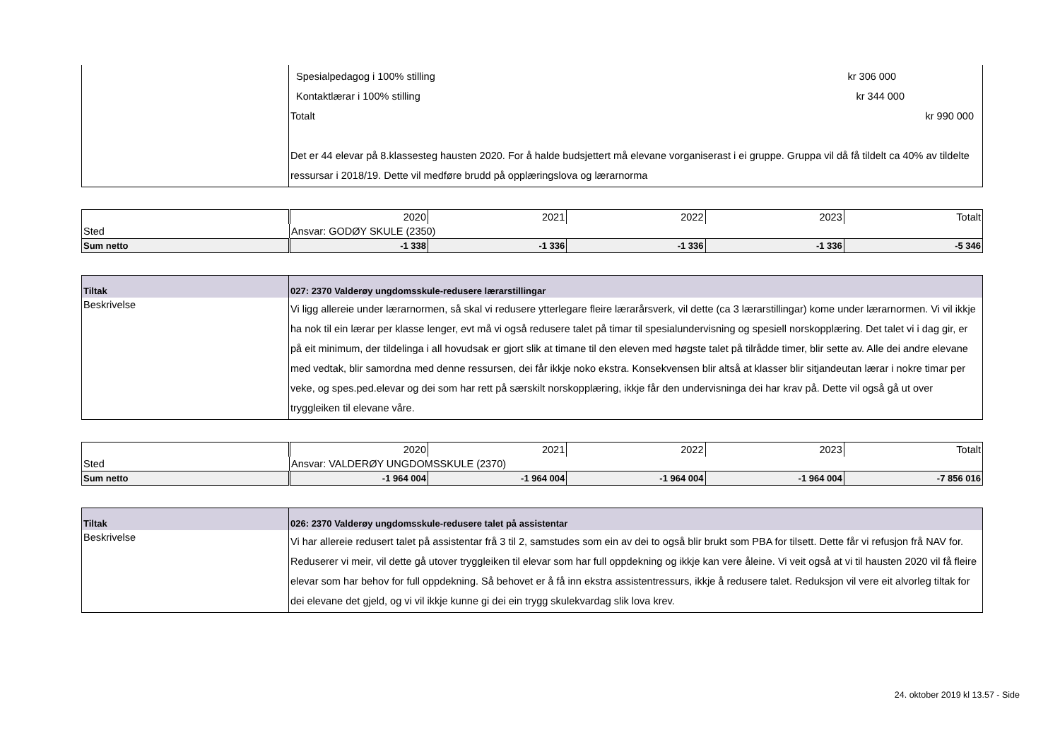| | Spesialpedagog i 100% stilling kr 306 000 Kontaktlærar i 100% stilling kr 344 000 Totalt kr 990 000 Det er 44 elevar på 8.klassesteg hausten 2020. For å halde budsjettert må elevane vorganiserast i ei gruppe. Gruppa vil då få tildelt ca 40% av tildelte ressursar i 2018/19. Dette vil medføre brudd på opplæringslova og lærarnorma |
| | 2020 | 2021 | 2022 | 2023 | Totalt |
| Sted | Ansvar: GODØY SKULE (2350) | | | | |
| Sum netto | -1 338 | -1 336 | -1 336 | -1 336 | -5 346 |
| Tiltak | 027: 2370 Valderøy ungdomsskule-redusere lærarstillingar |
| Beskrivelse | Vi ligg allereie under lærarnormen, så skal vi redusere ytterlegare fleire lærarårsverk, vil dette (ca 3 lærarstillingar) kome under lærarnormen. Vi vil ikkje ha nok til ein lærar per klasse lenger, evt må vi også redusere talet på timar til spesialundervisning og spesiell norskopplæring. Det talet vi i dag gir, er på eit minimum, der tildelinga i all hovudsak er gjort slik at timane til den eleven med høgste talet på tilrådde timer, blir sette av. Alle dei andre elevane med vedtak, blir samordna med denne ressursen, dei får ikkje noko ekstra. Konsekvensen blir altså at klasser blir sitjandeutan lærar i nokre timar per veke, og spes.ped.elevar og dei som har rett på særskilt norskopplæring, ikkje får den undervisninga dei har krav på. Dette vil også gå ut over tryggleiken til elevane våre. |
| | 2020 | 2021 | 2022 | 2023 | Totalt |
| Sted | Ansvar: VALDERØY UNGDOMSSKULE (2370) | | | | |
| Sum netto | -1 964 004 | -1 964 004 | -1 964 004 | -1 964 004 | -7 856 016 |
| Tiltak | 026: 2370 Valderøy ungdomsskule-redusere talet på assistentar |
| Beskrivelse | Vi har allereie redusert talet på assistentar frå 3 til 2, samstudes som ein av dei to også blir brukt som PBA for tilsett. Dette får vi refusjon frå NAV for. Reduserer vi meir, vil dette gå utover tryggleiken til elevar som har full oppdekning og ikkje kan vere åleine. Vi veit også at vi til hausten 2020 vil få fleire elevar som har behov for full oppdekning. Så behovet er å få inn ekstra assistentressurs, ikkje å redusere talet. Reduksjon vil vere eit alvorleg tiltak for dei elevane det gjeld, og vi vil ikkje kunne gi dei ein trygg skulekvardag slik lova krev. |
24. oktober 2019 kl 13.57 - Side